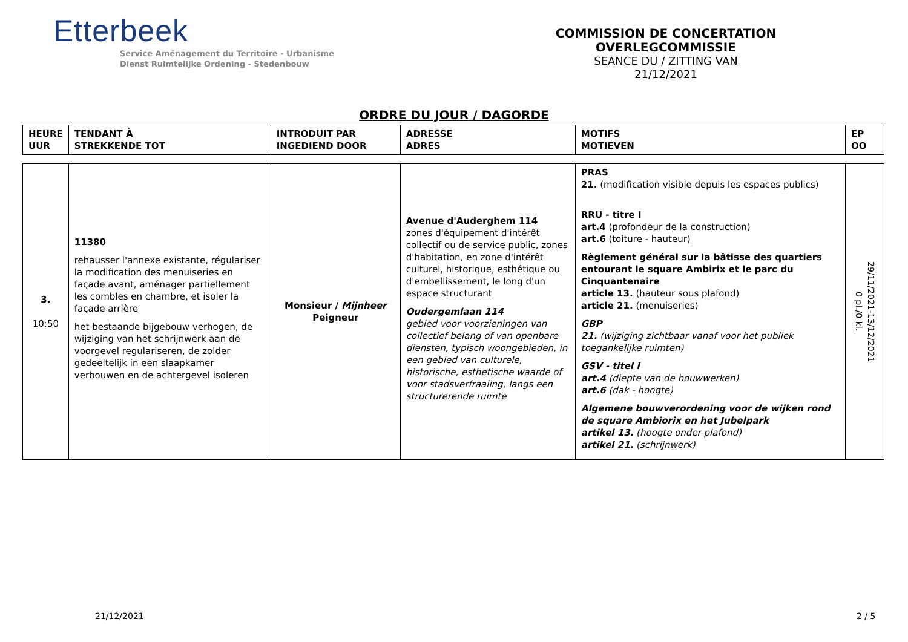Etterbeek
Service Aménagement du Territoire - Urbanisme
Dienst Ruimtelijke Ordening - Stedenbouw
COMMISSION DE CONCERTATION
OVERLEGCOMMISSIE
SEANCE DU / ZITTING VAN
21/12/2021
ORDRE DU JOUR / DAGORDE
| HEURE UUR | TENDANT À STREKKENDE TOT | INTRODUIT PAR INGEDIEND DOOR | ADRESSE ADRES | MOTIFS MOTIEVEN | EP OO |
| --- | --- | --- | --- | --- | --- |
| 3. 10:50 | 11380 rehausser l'annexe existante, régulariser la modification des menuiseries en façade avant, aménager partiellement les combles en chambre, et isoler la façade arrière het bestaande bijgebouw verhogen, de wijziging van het schrijnwerk aan de voorgevel regulariseren, de zolder gedeeltelijk in een slaapkamer verbouwen en de achtergevel isoleren | Monsieur / Mijnheer Peigneur | Avenue d'Auderghem 114 zones d'équipement d'intérêt collectif ou de service public, zones d'habitation, en zone d'intérêt culturel, historique, esthétique ou d'embellissement, le long d'un espace structurant Oudergemlaan 114 gebied voor voorzieningen van collectief belang of van openbare diensten, typisch woongebieden, in een gebied van culturele, historische, esthetische waarde of voor stadsverfraaiing, langs een structurerende ruimte | PRAS 21. (modification visible depuis les espaces publics) RRU - titre I art.4 (profondeur de la construction) art.6 (toiture - hauteur) Règlement général sur la bâtisse des quartiers entourant le square Ambirix et le parc du Cinquantenaire article 13. (hauteur sous plafond) article 21. (menuiseries) GBP 21. (wijziging zichtbaar vanaf voor het publiek toegankelijke ruimten) GSV - titel I art.4 (diepte van de bouwwerken) art.6 (dak - hoogte) Algemene bouwverordening voor de wijken rond de square Ambiorix en het Jubelpark artikel 13. (hoogte onder plafond) artikel 21. (schrijnwerk) | 29/11/2021-13/12/2021 0 pl./0 kl. |
21/12/2021 2 / 5